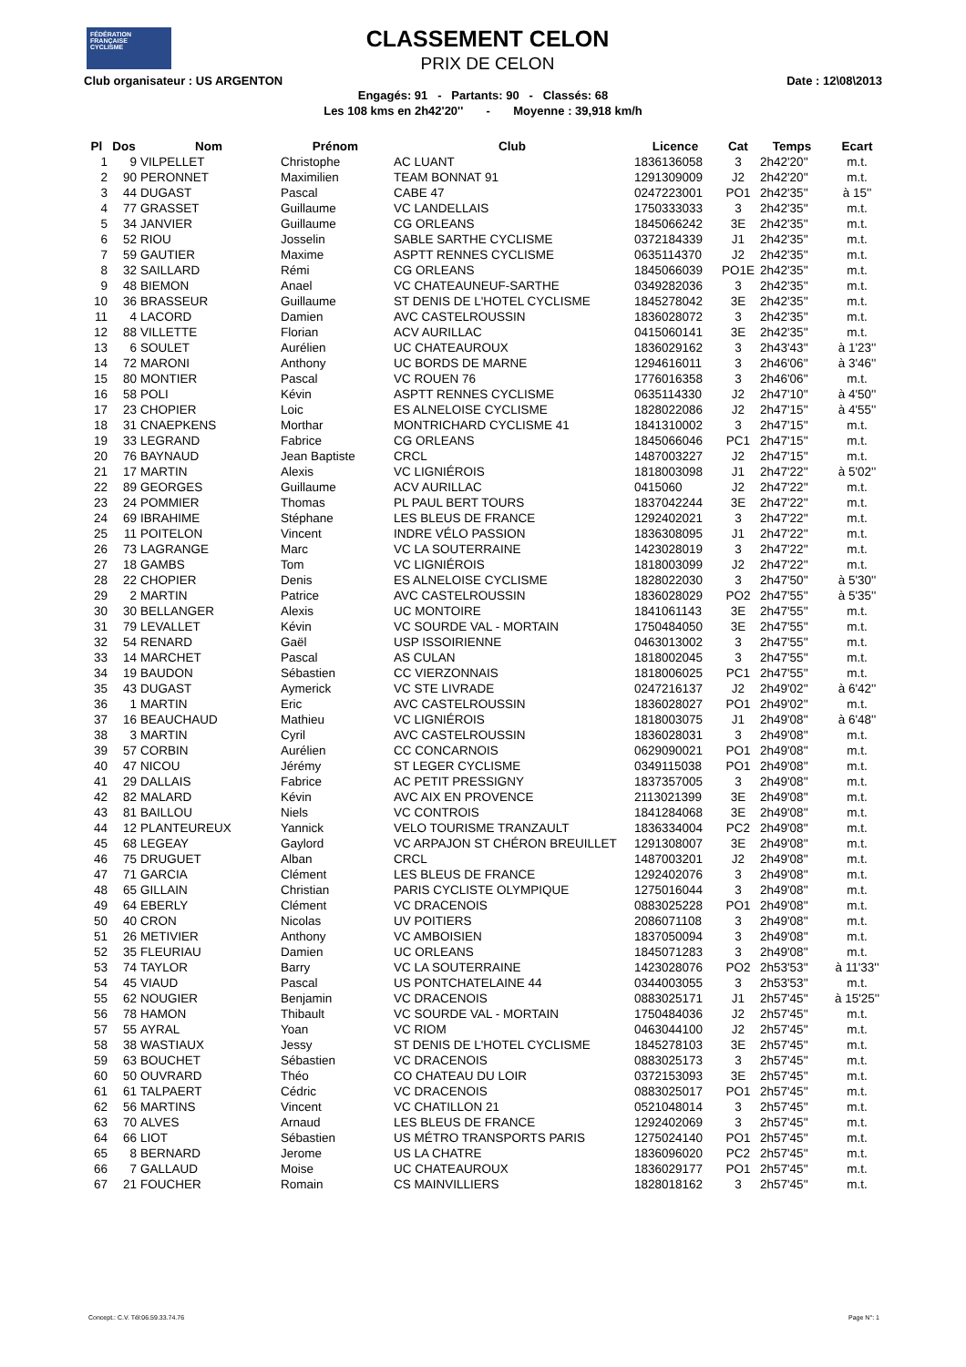FÉDÉRATION
FRANÇAISE
CYCLISME
CLASSEMENT CELON
PRIX DE CELON
Club organisateur : US ARGENTON Date : 12\08\2013
Engagés: 91 - Partants: 90 - Classés: 68
Les 108 kms en 2h42'20'' - Moyenne : 39,918 km/h
| Pl | Dos | Nom | Prénom | Club | Licence | Cat | Temps | Ecart |
| --- | --- | --- | --- | --- | --- | --- | --- | --- |
| 1 | 9 | VILPELLET | Christophe | AC LUANT | 1836136058 | 3 | 2h42'20'' | m.t. |
| 2 | 90 | PERONNET | Maximilien | TEAM BONNAT 91 | 1291309009 | J2 | 2h42'20'' | m.t. |
| 3 | 44 | DUGAST | Pascal | CABE 47 | 0247223001 | PO1 | 2h42'35'' | à 15'' |
| 4 | 77 | GRASSET | Guillaume | VC LANDELLAIS | 1750333033 | 3 | 2h42'35'' | m.t. |
| 5 | 34 | JANVIER | Guillaume | CG ORLEANS | 1845066242 | 3E | 2h42'35'' | m.t. |
| 6 | 52 | RIOU | Josselin | SABLE SARTHE CYCLISME | 0372184339 | J1 | 2h42'35'' | m.t. |
| 7 | 59 | GAUTIER | Maxime | ASPTT RENNES CYCLISME | 0635114370 | J2 | 2h42'35'' | m.t. |
| 8 | 32 | SAILLARD | Rémi | CG ORLEANS | 1845066039 | PO1E | 2h42'35'' | m.t. |
| 9 | 48 | BIEMON | Anael | VC CHATEAUNEUF-SARTHE | 0349282036 | 3 | 2h42'35'' | m.t. |
| 10 | 36 | BRASSEUR | Guillaume | ST DENIS DE L'HOTEL CYCLISME | 1845278042 | 3E | 2h42'35'' | m.t. |
| 11 | 4 | LACORD | Damien | AVC CASTELROUSSIN | 1836028072 | 3 | 2h42'35'' | m.t. |
| 12 | 88 | VILLETTE | Florian | ACV AURILLAC | 0415060141 | 3E | 2h42'35'' | m.t. |
| 13 | 6 | SOULET | Aurélien | UC CHATEAUROUX | 1836029162 | 3 | 2h43'43'' | à 1'23'' |
| 14 | 72 | MARONI | Anthony | UC BORDS DE MARNE | 1294616011 | 3 | 2h46'06'' | à 3'46'' |
| 15 | 80 | MONTIER | Pascal | VC ROUEN 76 | 1776016358 | 3 | 2h46'06'' | m.t. |
| 16 | 58 | POLI | Kévin | ASPTT RENNES CYCLISME | 0635114330 | J2 | 2h47'10'' | à 4'50'' |
| 17 | 23 | CHOPIER | Loic | ES ALNELOISE CYCLISME | 1828022086 | J2 | 2h47'15'' | à 4'55'' |
| 18 | 31 | CNAEPKENS | Morthar | MONTRICHARD CYCLISME 41 | 1841310002 | 3 | 2h47'15'' | m.t. |
| 19 | 33 | LEGRAND | Fabrice | CG ORLEANS | 1845066046 | PC1 | 2h47'15'' | m.t. |
| 20 | 76 | BAYNAUD | Jean Baptiste | CRCL | 1487003227 | J2 | 2h47'15'' | m.t. |
| 21 | 17 | MARTIN | Alexis | VC LIGNIÉROIS | 1818003098 | J1 | 2h47'22'' | à 5'02'' |
| 22 | 89 | GEORGES | Guillaume | ACV AURILLAC | 0415060 | J2 | 2h47'22'' | m.t. |
| 23 | 24 | POMMIER | Thomas | PL PAUL BERT TOURS | 1837042244 | 3E | 2h47'22'' | m.t. |
| 24 | 69 | IBRAHIME | Stéphane | LES BLEUS DE FRANCE | 1292402021 | 3 | 2h47'22'' | m.t. |
| 25 | 11 | POITELON | Vincent | INDRE VÉLO PASSION | 1836308095 | J1 | 2h47'22'' | m.t. |
| 26 | 73 | LAGRANGE | Marc | VC LA SOUTERRAINE | 1423028019 | 3 | 2h47'22'' | m.t. |
| 27 | 18 | GAMBS | Tom | VC LIGNIÉROIS | 1818003099 | J2 | 2h47'22'' | m.t. |
| 28 | 22 | CHOPIER | Denis | ES ALNELOISE CYCLISME | 1828022030 | 3 | 2h47'50'' | à 5'30'' |
| 29 | 2 | MARTIN | Patrice | AVC CASTELROUSSIN | 1836028029 | PO2 | 2h47'55'' | à 5'35'' |
| 30 | 30 | BELLANGER | Alexis | UC MONTOIRE | 1841061143 | 3E | 2h47'55'' | m.t. |
| 31 | 79 | LEVALLET | Kévin | VC SOURDE VAL - MORTAIN | 1750484050 | 3E | 2h47'55'' | m.t. |
| 32 | 54 | RENARD | Gaël | USP ISSOIRIENNE | 0463013002 | 3 | 2h47'55'' | m.t. |
| 33 | 14 | MARCHET | Pascal | AS CULAN | 1818002045 | 3 | 2h47'55'' | m.t. |
| 34 | 19 | BAUDON | Sébastien | CC VIERZONNAIS | 1818006025 | PC1 | 2h47'55'' | m.t. |
| 35 | 43 | DUGAST | Aymerick | VC STE LIVRADE | 0247216137 | J2 | 2h49'02'' | à 6'42'' |
| 36 | 1 | MARTIN | Eric | AVC CASTELROUSSIN | 1836028027 | PO1 | 2h49'02'' | m.t. |
| 37 | 16 | BEAUCHAUD | Mathieu | VC LIGNIÉROIS | 1818003075 | J1 | 2h49'08'' | à 6'48'' |
| 38 | 3 | MARTIN | Cyril | AVC CASTELROUSSIN | 1836028031 | 3 | 2h49'08'' | m.t. |
| 39 | 57 | CORBIN | Aurélien | CC CONCARNOIS | 0629090021 | PO1 | 2h49'08'' | m.t. |
| 40 | 47 | NICOU | Jérémy | ST LEGER CYCLISME | 0349115038 | PO1 | 2h49'08'' | m.t. |
| 41 | 29 | DALLAIS | Fabrice | AC PETIT PRESSIGNY | 1837357005 | 3 | 2h49'08'' | m.t. |
| 42 | 82 | MALARD | Kévin | AVC AIX EN PROVENCE | 2113021399 | 3E | 2h49'08'' | m.t. |
| 43 | 81 | BAILLOU | Niels | VC CONTROIS | 1841284068 | 3E | 2h49'08'' | m.t. |
| 44 | 12 | PLANTEUREUX | Yannick | VELO TOURISME TRANZAULT | 1836334004 | PC2 | 2h49'08'' | m.t. |
| 45 | 68 | LEGEAY | Gaylord | VC ARPAJON ST CHÉRON BREUILLET | 1291308007 | 3E | 2h49'08'' | m.t. |
| 46 | 75 | DRUGUET | Alban | CRCL | 1487003201 | J2 | 2h49'08'' | m.t. |
| 47 | 71 | GARCIA | Clément | LES BLEUS DE FRANCE | 1292402076 | 3 | 2h49'08'' | m.t. |
| 48 | 65 | GILLAIN | Christian | PARIS CYCLISTE OLYMPIQUE | 1275016044 | 3 | 2h49'08'' | m.t. |
| 49 | 64 | EBERLY | Clément | VC DRACENOIS | 0883025228 | PO1 | 2h49'08'' | m.t. |
| 50 | 40 | CRON | Nicolas | UV POITIERS | 2086071108 | 3 | 2h49'08'' | m.t. |
| 51 | 26 | METIVIER | Anthony | VC AMBOISIEN | 1837050094 | 3 | 2h49'08'' | m.t. |
| 52 | 35 | FLEURIAU | Damien | UC ORLEANS | 1845071283 | 3 | 2h49'08'' | m.t. |
| 53 | 74 | TAYLOR | Barry | VC LA SOUTERRAINE | 1423028076 | PO2 | 2h53'53'' | à 11'33'' |
| 54 | 45 | VIAUD | Pascal | US PONTCHATELAINE 44 | 0344003055 | 3 | 2h53'53'' | m.t. |
| 55 | 62 | NOUGIER | Benjamin | VC DRACENOIS | 0883025171 | J1 | 2h57'45'' | à 15'25'' |
| 56 | 78 | HAMON | Thibault | VC SOURDE VAL - MORTAIN | 1750484036 | J2 | 2h57'45'' | m.t. |
| 57 | 55 | AYRAL | Yoan | VC RIOM | 0463044100 | J2 | 2h57'45'' | m.t. |
| 58 | 38 | WASTIAUX | Jessy | ST DENIS DE L'HOTEL CYCLISME | 1845278103 | 3E | 2h57'45'' | m.t. |
| 59 | 63 | BOUCHET | Sébastien | VC DRACENOIS | 0883025173 | 3 | 2h57'45'' | m.t. |
| 60 | 50 | OUVRARD | Théo | CO CHATEAU DU LOIR | 0372153093 | 3E | 2h57'45'' | m.t. |
| 61 | 61 | TALPAERT | Cédric | VC DRACENOIS | 0883025017 | PO1 | 2h57'45'' | m.t. |
| 62 | 56 | MARTINS | Vincent | VC CHATILLON 21 | 0521048014 | 3 | 2h57'45'' | m.t. |
| 63 | 70 | ALVES | Arnaud | LES BLEUS DE FRANCE | 1292402069 | 3 | 2h57'45'' | m.t. |
| 64 | 66 | LIOT | Sébastien | US MÉTRO TRANSPORTS PARIS | 1275024140 | PO1 | 2h57'45'' | m.t. |
| 65 | 8 | BERNARD | Jerome | US LA CHATRE | 1836096020 | PC2 | 2h57'45'' | m.t. |
| 66 | 7 | GALLAUD | Moise | UC CHATEAUROUX | 1836029177 | PO1 | 2h57'45'' | m.t. |
| 67 | 21 | FOUCHER | Romain | CS MAINVILLIERS | 1828018162 | 3 | 2h57'45'' | m.t. |
Concept.: C.V. Tél:06.59.33.74.76
Page N°: 1